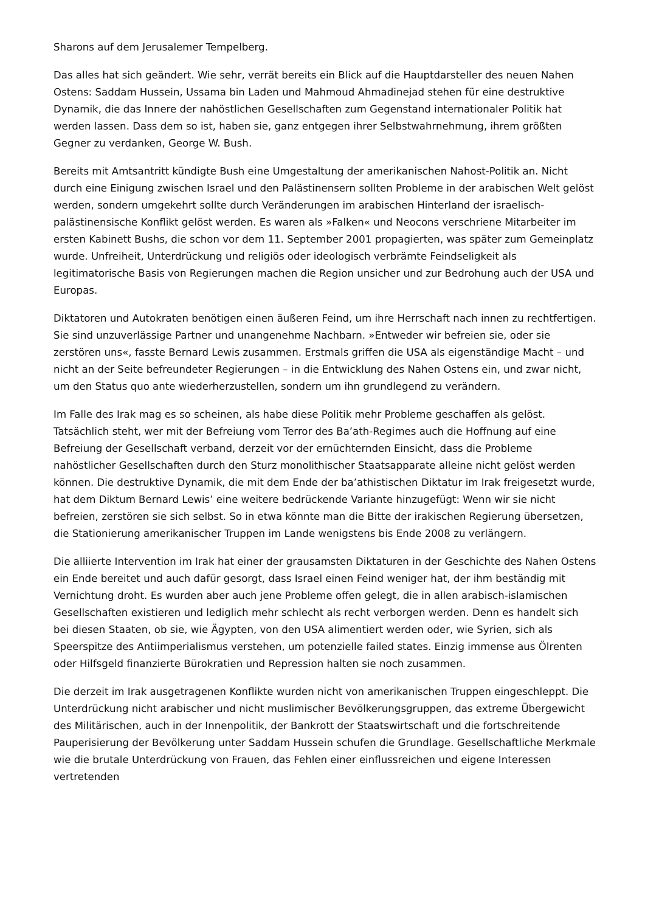Sharons auf dem Jerusalemer Tempelberg.
Das alles hat sich geändert. Wie sehr, verrät bereits ein Blick auf die Hauptdarsteller des neuen Nahen Ostens: Saddam Hussein, Ussama bin Laden und Mahmoud Ahmadinejad stehen für eine destruktive Dynamik, die das Innere der nahöstlichen Gesellschaften zum Gegenstand internationaler Politik hat werden lassen. Dass dem so ist, haben sie, ganz entgegen ihrer Selbstwahrnehmung, ihrem größten Gegner zu verdanken, George W. Bush.
Bereits mit Amtsantritt kündigte Bush eine Umgestaltung der amerikanischen Nahost-Politik an. Nicht durch eine Einigung zwischen Israel und den Palästinensern sollten Probleme in der arabischen Welt gelöst werden, sondern umgekehrt sollte durch Veränderungen im arabischen Hinterland der israelisch-palästinensische Konflikt gelöst werden. Es waren als »Falken« und Neocons verschriene Mitarbeiter im ersten Kabinett Bushs, die schon vor dem 11. September 2001 propagierten, was später zum Gemeinplatz wurde. Unfreiheit, Unterdrückung und religiös oder ideologisch verbrämte Feindseligkeit als legitimatorische Basis von Regierungen machen die Region unsicher und zur Bedrohung auch der USA und Europas.
Diktatoren und Autokraten benötigen einen äußeren Feind, um ihre Herrschaft nach innen zu rechtfertigen. Sie sind unzuverlässige Partner und unangenehme Nachbarn. »Entweder wir befreien sie, oder sie zerstören uns«, fasste Bernard Lewis zusammen. Erstmals griffen die USA als eigenständige Macht – und nicht an der Seite befreundeter Regierungen – in die Entwicklung des Nahen Ostens ein, und zwar nicht, um den Status quo ante wiederherzustellen, sondern um ihn grundlegend zu verändern.
Im Falle des Irak mag es so scheinen, als habe diese Politik mehr Probleme geschaffen als gelöst. Tatsächlich steht, wer mit der Befreiung vom Terror des Ba’ath-Regimes auch die Hoffnung auf eine Befreiung der Gesellschaft verband, derzeit vor der ernüchternden Einsicht, dass die Probleme nahöstlicher Gesellschaften durch den Sturz monolithischer Staatsapparate alleine nicht gelöst werden können. Die destruktive Dynamik, die mit dem Ende der ba’athistischen Diktatur im Irak freigesetzt wurde, hat dem Diktum Bernard Lewis’ eine weitere bedrückende Variante hinzugefügt: Wenn wir sie nicht befreien, zerstören sie sich selbst. So in etwa könnte man die Bitte der irakischen Regierung übersetzen, die Stationierung amerikanischer Truppen im Lande wenigstens bis Ende 2008 zu verlängern.
Die alliierte Intervention im Irak hat einer der grausamsten Diktaturen in der Geschichte des Nahen Ostens ein Ende bereitet und auch dafür gesorgt, dass Israel einen Feind weniger hat, der ihm beständig mit Vernichtung droht. Es wurden aber auch jene Probleme offen gelegt, die in allen arabisch-islamischen Gesellschaften existieren und lediglich mehr schlecht als recht verborgen werden. Denn es handelt sich bei diesen Staaten, ob sie, wie Ägypten, von den USA alimentiert werden oder, wie Syrien, sich als Speerspitze des Antiimperialismus verstehen, um potenzielle failed states. Einzig immense aus Ölrenten oder Hilfsgeld finanzierte Bürokratien und Repression halten sie noch zusammen.
Die derzeit im Irak ausgetragenen Konflikte wurden nicht von amerikanischen Truppen eingeschleppt. Die Unterdrückung nicht arabischer und nicht muslimischer Bevölkerungsgruppen, das extreme Übergewicht des Militärischen, auch in der Innenpolitik, der Bankrott der Staatswirtschaft und die fortschreitende Pauperisierung der Bevölkerung unter Saddam Hussein schufen die Grundlage. Gesellschaftliche Merkmale wie die brutale Unterdrückung von Frauen, das Fehlen einer einflussreichen und eigene Interessen vertretenden